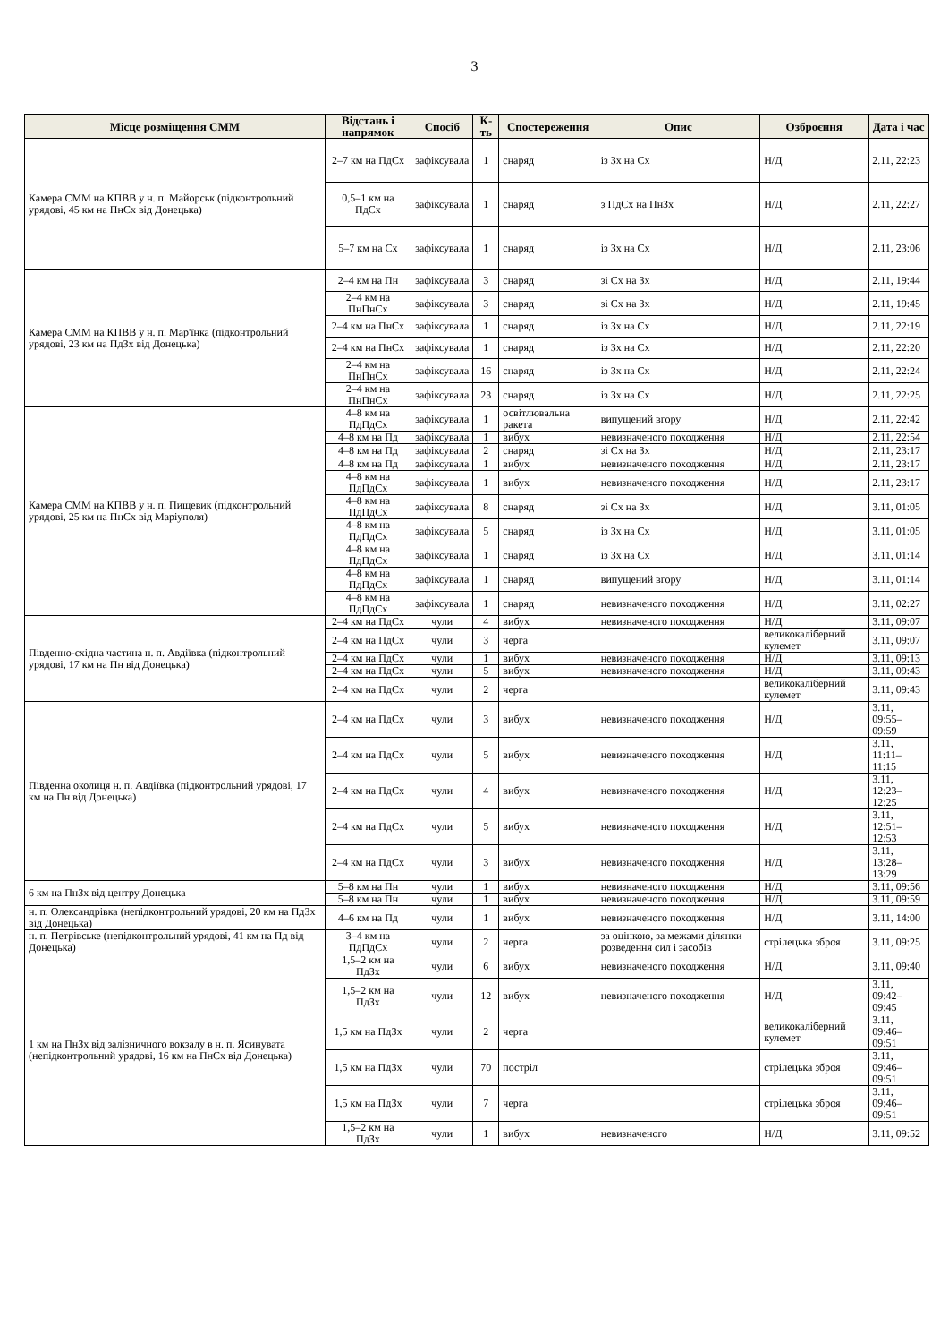3
| Місце розміщення СММ | Відстань і напрямок | Спосіб | К-ть | Спостереження | Опис | Озброєння | Дата і час |
| --- | --- | --- | --- | --- | --- | --- | --- |
| Камера СММ на КПВВ у н. п. Майорськ (підконтрольний урядові, 45 км на ПнСх від Донецька) | 2–7 км на ПдСх | зафіксувала | 1 | снаряд | із Зх на Сх | Н/Д | 2.11, 22:23 |
| | 0,5–1 км на ПдСх | зафіксувала | 1 | снаряд | з ПдСх на ПнЗх | Н/Д | 2.11, 22:27 |
| | 5–7 км на Сх | зафіксувала | 1 | снаряд | із Зх на Сх | Н/Д | 2.11, 23:06 |
| Камера СММ на КПВВ у н. п. Мар'їнка (підконтрольний урядові, 23 км на ПдЗх від Донецька) | 2–4 км на Пн | зафіксувала | 3 | снаряд | зі Сх на Зх | Н/Д | 2.11, 19:44 |
| | 2–4 км на ПнПнСх | зафіксувала | 3 | снаряд | зі Сх на Зх | Н/Д | 2.11, 19:45 |
| | 2–4 км на ПнСх | зафіксувала | 1 | снаряд | із Зх на Сх | Н/Д | 2.11, 22:19 |
| | 2–4 км на ПнСх | зафіксувала | 1 | снаряд | із Зх на Сх | Н/Д | 2.11, 22:20 |
| | 2–4 км на ПнПнСх | зафіксувала | 16 | снаряд | із Зх на Сх | Н/Д | 2.11, 22:24 |
| | 2–4 км на ПнПнСх | зафіксувала | 23 | снаряд | із Зх на Сх | Н/Д | 2.11, 22:25 |
| Камера СММ на КПВВ у н. п. Пищевик (підконтрольний урядові, 25 км на ПнСх від Маріуполя) | 4–8 км на ПдПдСх | зафіксувала | 1 | освітлювальна ракета | випущений вгору | Н/Д | 2.11, 22:42 |
| | 4–8 км на Пд | зафіксувала | 1 | вибух | невизначеного походження | Н/Д | 2.11, 22:54 |
| | 4–8 км на Пд | зафіксувала | 2 | снаряд | зі Сх на Зх | Н/Д | 2.11, 23:17 |
| | 4–8 км на Пд | зафіксувала | 1 | вибух | невизначеного походження | Н/Д | 2.11, 23:17 |
| | 4–8 км на ПдПдСх | зафіксувала | 1 | вибух | невизначеного походження | Н/Д | 2.11, 23:17 |
| | 4–8 км на ПдПдСх | зафіксувала | 8 | снаряд | зі Сх на Зх | Н/Д | 3.11, 01:05 |
| | 4–8 км на ПдПдСх | зафіксувала | 5 | снаряд | із Зх на Сх | Н/Д | 3.11, 01:05 |
| | 4–8 км на ПдПдСх | зафіксувала | 1 | снаряд | із Зх на Сх | Н/Д | 3.11, 01:14 |
| | 4–8 км на ПдПдСх | зафіксувала | 1 | снаряд | випущений вгору | Н/Д | 3.11, 01:14 |
| | 4–8 км на ПдПдСх | зафіксувала | 1 | снаряд | невизначеного походження | Н/Д | 3.11, 02:27 |
| Південно-східна частина н. п. Авдіївка (підконтрольний урядові, 17 км на Пн від Донецька) | 2–4 км на ПдСх | чули | 4 | вибух | невизначеного походження | Н/Д | 3.11, 09:07 |
| | 2–4 км на ПдСх | чули | 3 | черга | | великокаліберний кулемет | 3.11, 09:07 |
| | 2–4 км на ПдСх | чули | 1 | вибух | невизначеного походження | Н/Д | 3.11, 09:13 |
| | 2–4 км на ПдСх | чули | 5 | вибух | невизначеного походження | Н/Д | 3.11, 09:43 |
| | 2–4 км на ПдСх | чули | 2 | черга | | великокаліберний кулемет | 3.11, 09:43 |
| Південна околиця н. п. Авдіївка (підконтрольний урядові, 17 км на Пн від Донецька) | 2–4 км на ПдСх | чули | 3 | вибух | невизначеного походження | Н/Д | 3.11, 09:55–09:59 |
| | 2–4 км на ПдСх | чули | 5 | вибух | невизначеного походження | Н/Д | 3.11, 11:11–11:15 |
| | 2–4 км на ПдСх | чули | 4 | вибух | невизначеного походження | Н/Д | 3.11, 12:23–12:25 |
| | 2–4 км на ПдСх | чули | 5 | вибух | невизначеного походження | Н/Д | 3.11, 12:51–12:53 |
| | 2–4 км на ПдСх | чули | 3 | вибух | невизначеного походження | Н/Д | 3.11, 13:28–13:29 |
| 6 км на ПнЗх від центру Донецька | 5–8 км на Пн | чули | 1 | вибух | невизначеного походження | Н/Д | 3.11, 09:56 |
| | 5–8 км на Пн | чули | 1 | вибух | невизначеного походження | Н/Д | 3.11, 09:59 |
| н. п. Олександрівка (непідконтрольний урядові, 20 км на ПдЗх від Донецька) | 4–6 км на Пд | чули | 1 | вибух | невизначеного походження | Н/Д | 3.11, 14:00 |
| н. п. Петрівське (непідконтрольний урядові, 41 км на Пд від Донецька) | 3–4 км на ПдПдСх | чули | 2 | черга | за оцінкою, за межами ділянки розведення сил і засобів | стрілецька зброя | 3.11, 09:25 |
| 1 км на ПнЗх від залізничного вокзалу в н. п. Ясинувата (непідконтрольний урядові, 16 км на ПнСх від Донецька) | 1,5–2 км на ПдЗх | чули | 6 | вибух | невизначеного походження | Н/Д | 3.11, 09:40 |
| | 1,5–2 км на ПдЗх | чули | 12 | вибух | невизначеного походження | Н/Д | 3.11, 09:42–09:45 |
| | 1,5 км на ПдЗх | чули | 2 | черга | | великокаліберний кулемет | 3.11, 09:46–09:51 |
| | 1,5 км на ПдЗх | чули | 70 | постріл | | стрілецька зброя | 3.11, 09:46–09:51 |
| | 1,5 км на ПдЗх | чули | 7 | черга | | стрілецька зброя | 3.11, 09:46–09:51 |
| | 1,5–2 км на ПдЗх | чули | 1 | вибух | невизначеного | Н/Д | 3.11, 09:52 |